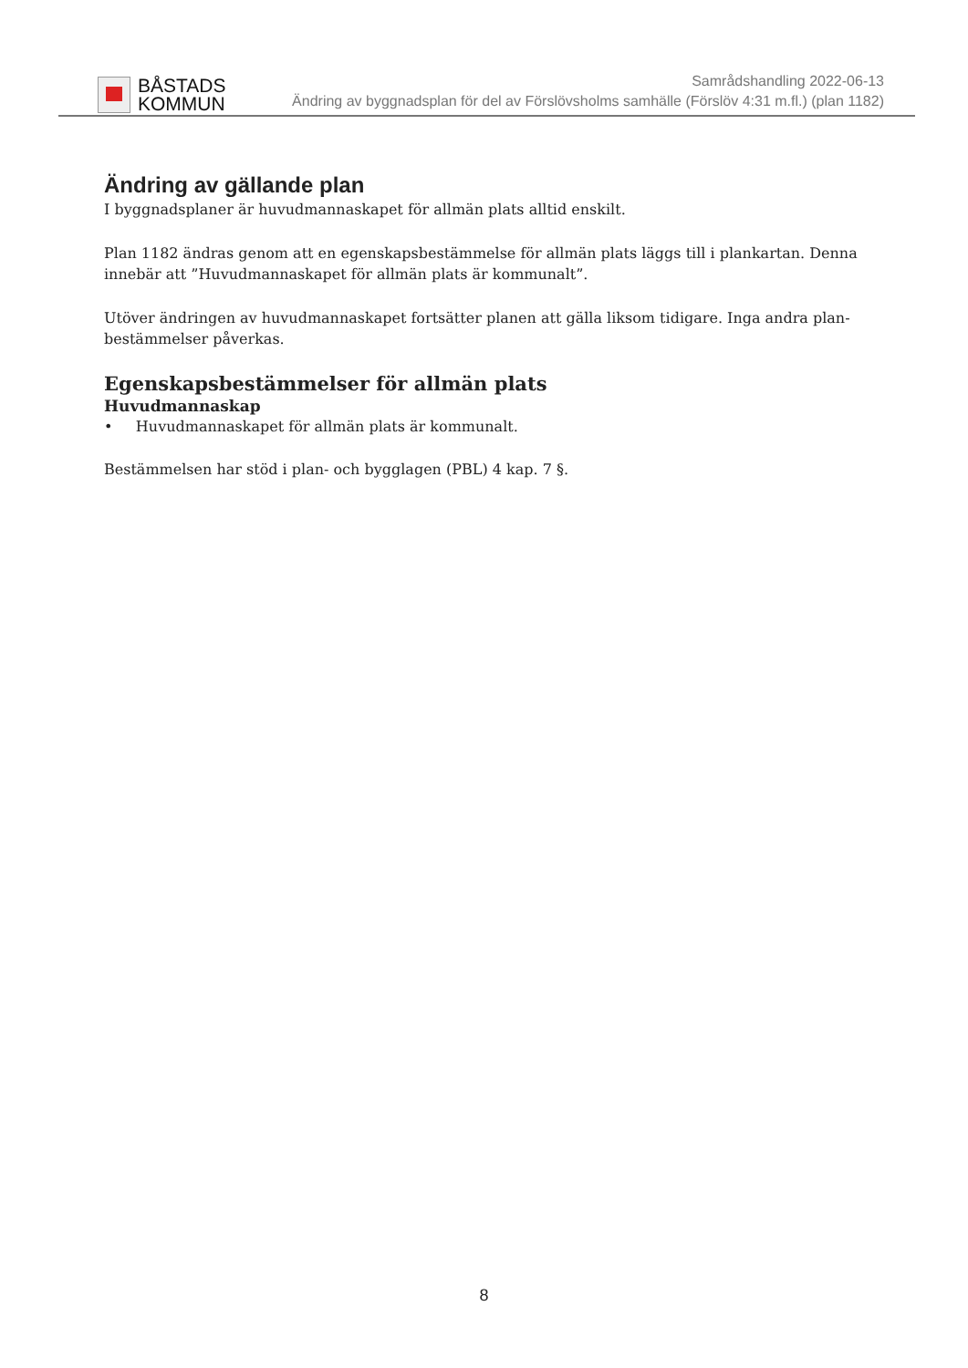BÅSTADS
KOMMUN
Samrådshandling 2022-06-13
Ändring av byggnadsplan för del av Förslövsholms samhälle (Förslöv 4:31 m.fl.) (plan 1182)
Ändring av gällande plan
I byggnadsplaner är huvudmannaskapet för allmän plats alltid enskilt.
Plan 1182 ändras genom att en egenskapsbestämmelse för allmän plats läggs till i plankartan. Denna innebär att ”Huvudmannaskapet för allmän plats är kommunalt”.
Utöver ändringen av huvudmannaskapet fortsätter planen att gälla liksom tidigare. Inga andra plan-bestämmelser påverkas.
Egenskapsbestämmelser för allmän plats
Huvudmannaskap
• Huvudmannaskapet för allmän plats är kommunalt.
Bestämmelsen har stöd i plan- och bygglagen (PBL) 4 kap. 7 §.
8